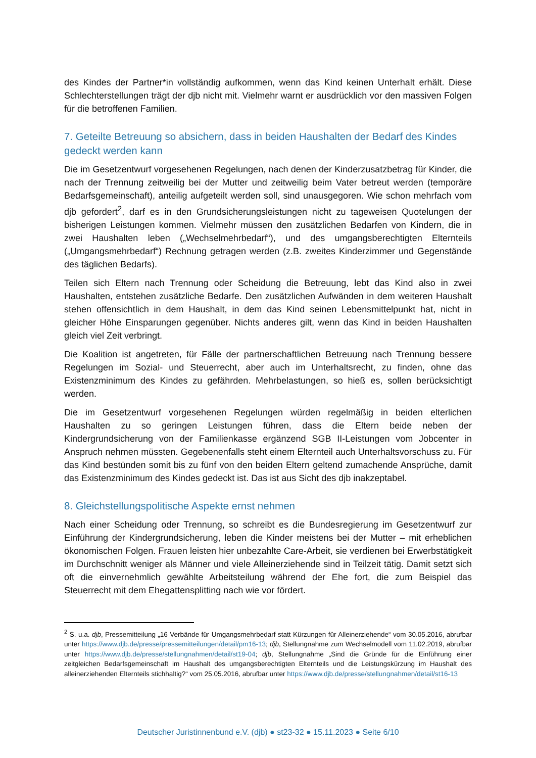des Kindes der Partner*in vollständig aufkommen, wenn das Kind keinen Unterhalt erhält. Diese Schlechterstellungen trägt der djb nicht mit. Vielmehr warnt er ausdrücklich vor den massiven Folgen für die betroffenen Familien.
7. Geteilte Betreuung so absichern, dass in beiden Haushalten der Bedarf des Kindes gedeckt werden kann
Die im Gesetzentwurf vorgesehenen Regelungen, nach denen der Kinderzusatzbetrag für Kinder, die nach der Trennung zeitweilig bei der Mutter und zeitweilig beim Vater betreut werden (temporäre Bedarfsgemeinschaft), anteilig aufgeteilt werden soll, sind unausgegoren. Wie schon mehrfach vom djb gefordert<sup>2</sup>, darf es in den Grundsicherungsleistungen nicht zu tageweisen Quotelungen der bisherigen Leistungen kommen. Vielmehr müssen den zusätzlichen Bedarfen von Kindern, die in zwei Haushalten leben („Wechselmehrbedarf“), und des umgangsberechtigten Elternteils („Umgangsmehrbedarf“) Rechnung getragen werden (z.B. zweites Kinderzimmer und Gegenstände des täglichen Bedarfs).
Teilen sich Eltern nach Trennung oder Scheidung die Betreuung, lebt das Kind also in zwei Haushalten, entstehen zusätzliche Bedarfe. Den zusätzlichen Aufwänden in dem weiteren Haushalt stehen offensichtlich in dem Haushalt, in dem das Kind seinen Lebensmittelpunkt hat, nicht in gleicher Höhe Einsparungen gegenüber. Nichts anderes gilt, wenn das Kind in beiden Haushalten gleich viel Zeit verbringt.
Die Koalition ist angetreten, für Fälle der partnerschaftlichen Betreuung nach Trennung bessere Regelungen im Sozial- und Steuerrecht, aber auch im Unterhaltsrecht, zu finden, ohne das Existenzminimum des Kindes zu gefährden. Mehrbelastungen, so hieß es, sollen berücksichtigt werden.
Die im Gesetzentwurf vorgesehenen Regelungen würden regelmäßig in beiden elterlichen Haushalten zu so geringen Leistungen führen, dass die Eltern beide neben der Kindergrundsicherung von der Familienkasse ergänzend SGB II-Leistungen vom Jobcenter in Anspruch nehmen müssten. Gegebenenfalls steht einem Elternteil auch Unterhaltsvorschuss zu. Für das Kind bestünden somit bis zu fünf von den beiden Eltern geltend zumachende Ansprüche, damit das Existenzminimum des Kindes gedeckt ist. Das ist aus Sicht des djb inakzeptabel.
8. Gleichstellungspolitische Aspekte ernst nehmen
Nach einer Scheidung oder Trennung, so schreibt es die Bundesregierung im Gesetzentwurf zur Einführung der Kindergrundsicherung, leben die Kinder meistens bei der Mutter – mit erheblichen ökonomischen Folgen. Frauen leisten hier unbezahlte Care-Arbeit, sie verdienen bei Erwerbstätigkeit im Durchschnitt weniger als Männer und viele Alleinerziehende sind in Teilzeit tätig. Damit setzt sich oft die einvernehmlich gewählte Arbeitsteilung während der Ehe fort, die zum Beispiel das Steuerrecht mit dem Ehegattensplitting nach wie vor fördert.
<sup>2</sup> S. u.a. djb, Pressemitteilung „16 Verbände für Umgangsmehrbedarf statt Kürzungen für Alleinerziehende“ vom 30.05.2016, abrufbar unter https://www.djb.de/presse/pressemitteilungen/detail/pm16-13; djb, Stellungnahme zum Wechselmodell vom 11.02.2019, abrufbar unter https://www.djb.de/presse/stellungnahmen/detail/st19-04; djb, Stellungnahme „Sind die Gründe für die Einführung einer zeitgleichen Bedarfsgemeinschaft im Haushalt des umgangsberechtigten Elternteils und die Leistungskürzung im Haushalt des alleinerziehenden Elternteils stichhaltig?“ vom 25.05.2016, abrufbar unter https://www.djb.de/presse/stellungnahmen/detail/st16-13
Deutscher Juristinnenbund e.V. (djb) ● st23-32 ● 15.11.2023 ● Seite 6/10